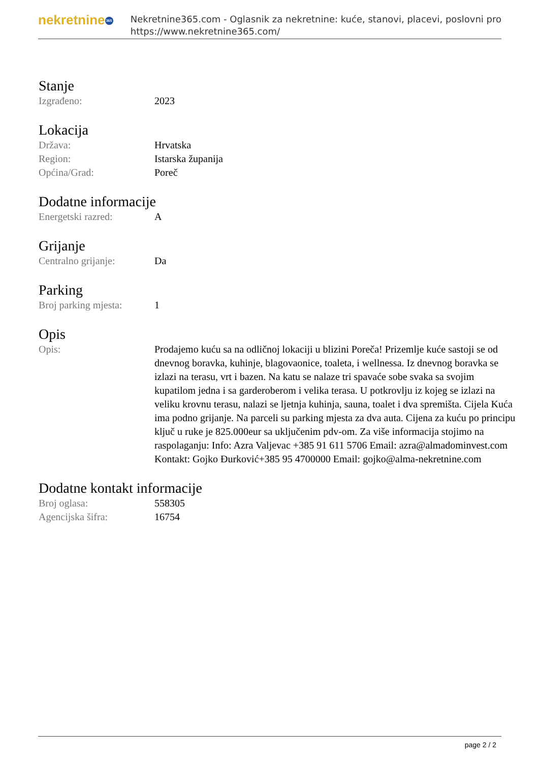nekretnine 365
Nekretnine365.com - Oglasnik za nekretnine: kuće, stanovi, placevi, poslovni pro
https://www.nekretnine365.com/
Stanje
| Izgrađeno: | 2023 |
Lokacija
| Država: | Hrvatska |
| Region: | Istarska županija |
| Općina/Grad: | Poreč |
Dodatne informacije
| Energetski razred: | A |
Grijanje
| Centralno grijanje: | Da |
Parking
| Broj parking mjesta: | 1 |
Opis
| Opis: | Prodajemo kuću sa na odličnoj lokaciji u blizini Poreča! Prizemlje kuće sastoji se od dnevnog boravka, kuhinje, blagovaonice, toaleta, i wellnessa. Iz dnevnog boravka se izlazi na terasu, vrt i bazen. Na katu se nalaze tri spavaće sobe svaka sa svojim kupatilom jedna i sa garderoberom i velika terasa. U potkrovlju iz kojeg se izlazi na veliku krovnu terasu, nalazi se ljetnja kuhinja, sauna, toalet i dva spremišta. Cijela Kuća ima podno grijanje. Na parceli su parking mjesta za dva auta. Cijena za kuću po principu ključ u ruke je 825.000eur sa uključenim pdv-om. Za više informacija stojimo na raspolaganju: Info: Azra Valjevac +385 91 611 5706 Email: azra@almadominvest.com Kontakt: Gojko Đurković+385 95 4700000 Email: gojko@alma-nekretnine.com |
Dodatne kontakt informacije
| Broj oglasa: | 558305 |
| Agencijska šifra: | 16754 |
page 2 / 2